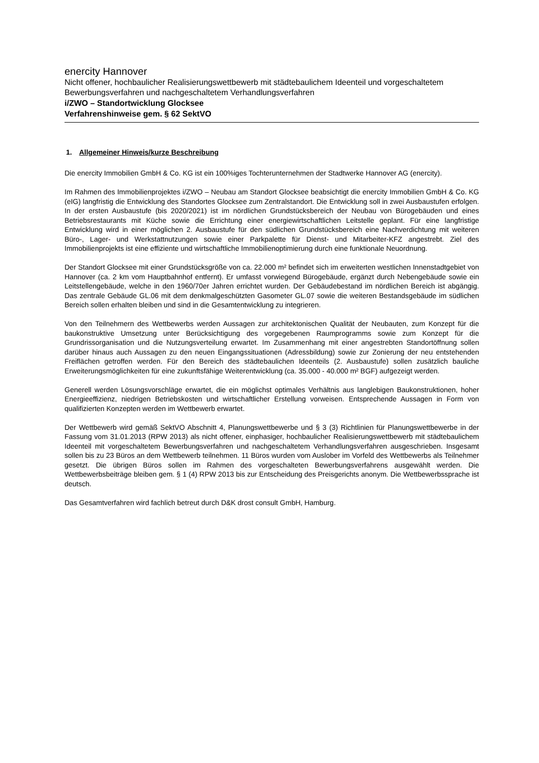enercity Hannover
Nicht offener, hochbaulicher Realisierungswettbewerb mit städtebaulichem Ideenteil und vorgeschaltetem Bewerbungsverfahren und nachgeschaltetem Verhandlungsverfahren
i/ZWO – Standortwicklung Glocksee
Verfahrenshinweise gem. § 62 SektVO
1. Allgemeiner Hinweis/kurze Beschreibung
Die enercity Immobilien GmbH & Co. KG ist ein 100%iges Tochterunternehmen der Stadtwerke Hannover AG (enercity).
Im Rahmen des Immobilienprojektes i/ZWO – Neubau am Standort Glocksee beabsichtigt die enercity Immobilien GmbH & Co. KG (eIG) langfristig die Entwicklung des Standortes Glocksee zum Zentralstandort. Die Entwicklung soll in zwei Ausbaustufen erfolgen. In der ersten Ausbaustufe (bis 2020/2021) ist im nördlichen Grundstücksbereich der Neubau von Bürogebäuden und eines Betriebsrestaurants mit Küche sowie die Errichtung einer energiewirtschaftlichen Leitstelle geplant. Für eine langfristige Entwicklung wird in einer möglichen 2. Ausbaustufe für den südlichen Grundstücksbereich eine Nachverdichtung mit weiteren Büro-, Lager- und Werkstattnutzungen sowie einer Parkpalette für Dienst- und Mitarbeiter-KFZ angestrebt. Ziel des Immobilienprojekts ist eine effiziente und wirtschaftliche Immobilienoptimierung durch eine funktionale Neuordnung.
Der Standort Glocksee mit einer Grundstücksgröße von ca. 22.000 m² befindet sich im erweiterten westlichen Innenstadtgebiet von Hannover (ca. 2 km vom Hauptbahnhof entfernt). Er umfasst vorwiegend Bürogebäude, ergänzt durch Nebengebäude sowie ein Leitstellengebäude, welche in den 1960/70er Jahren errichtet wurden. Der Gebäudebestand im nördlichen Bereich ist abgängig. Das zentrale Gebäude GL.06 mit dem denkmalgeschützten Gasometer GL.07 sowie die weiteren Bestandsgebäude im südlichen Bereich sollen erhalten bleiben und sind in die Gesamtentwicklung zu integrieren.
Von den Teilnehmern des Wettbewerbs werden Aussagen zur architektonischen Qualität der Neubauten, zum Konzept für die baukonstruktive Umsetzung unter Berücksichtigung des vorgegebenen Raumprogramms sowie zum Konzept für die Grundrissorganisation und die Nutzungsverteilung erwartet. Im Zusammenhang mit einer angestrebten Standortöffnung sollen darüber hinaus auch Aussagen zu den neuen Eingangssituationen (Adressbildung) sowie zur Zonierung der neu entstehenden Freiflächen getroffen werden. Für den Bereich des städtebaulichen Ideenteils (2. Ausbaustufe) sollen zusätzlich bauliche Erweiterungsmöglichkeiten für eine zukunftsfähige Weiterentwicklung (ca. 35.000 - 40.000 m² BGF) aufgezeigt werden.
Generell werden Lösungsvorschläge erwartet, die ein möglichst optimales Verhältnis aus langlebigen Baukonstruktionen, hoher Energieeffizienz, niedrigen Betriebskosten und wirtschaftlicher Erstellung vorweisen. Entsprechende Aussagen in Form von qualifizierten Konzepten werden im Wettbewerb erwartet.
Der Wettbewerb wird gemäß SektVO Abschnitt 4, Planungswettbewerbe und § 3 (3) Richtlinien für Planungswettbewerbe in der Fassung vom 31.01.2013 (RPW 2013) als nicht offener, einphasiger, hochbaulicher Realisierungswettbewerb mit städtebaulichem Ideenteil mit vorgeschaltetem Bewerbungsverfahren und nachgeschaltetem Verhandlungsverfahren ausgeschrieben. Insgesamt sollen bis zu 23 Büros an dem Wettbewerb teilnehmen. 11 Büros wurden vom Auslober im Vorfeld des Wettbewerbs als Teilnehmer gesetzt. Die übrigen Büros sollen im Rahmen des vorgeschalteten Bewerbungsverfahrens ausgewählt werden. Die Wettbewerbsbeiträge bleiben gem. § 1 (4) RPW 2013 bis zur Entscheidung des Preisgerichts anonym. Die Wettbewerbssprache ist deutsch.
Das Gesamtverfahren wird fachlich betreut durch D&K drost consult GmbH, Hamburg.